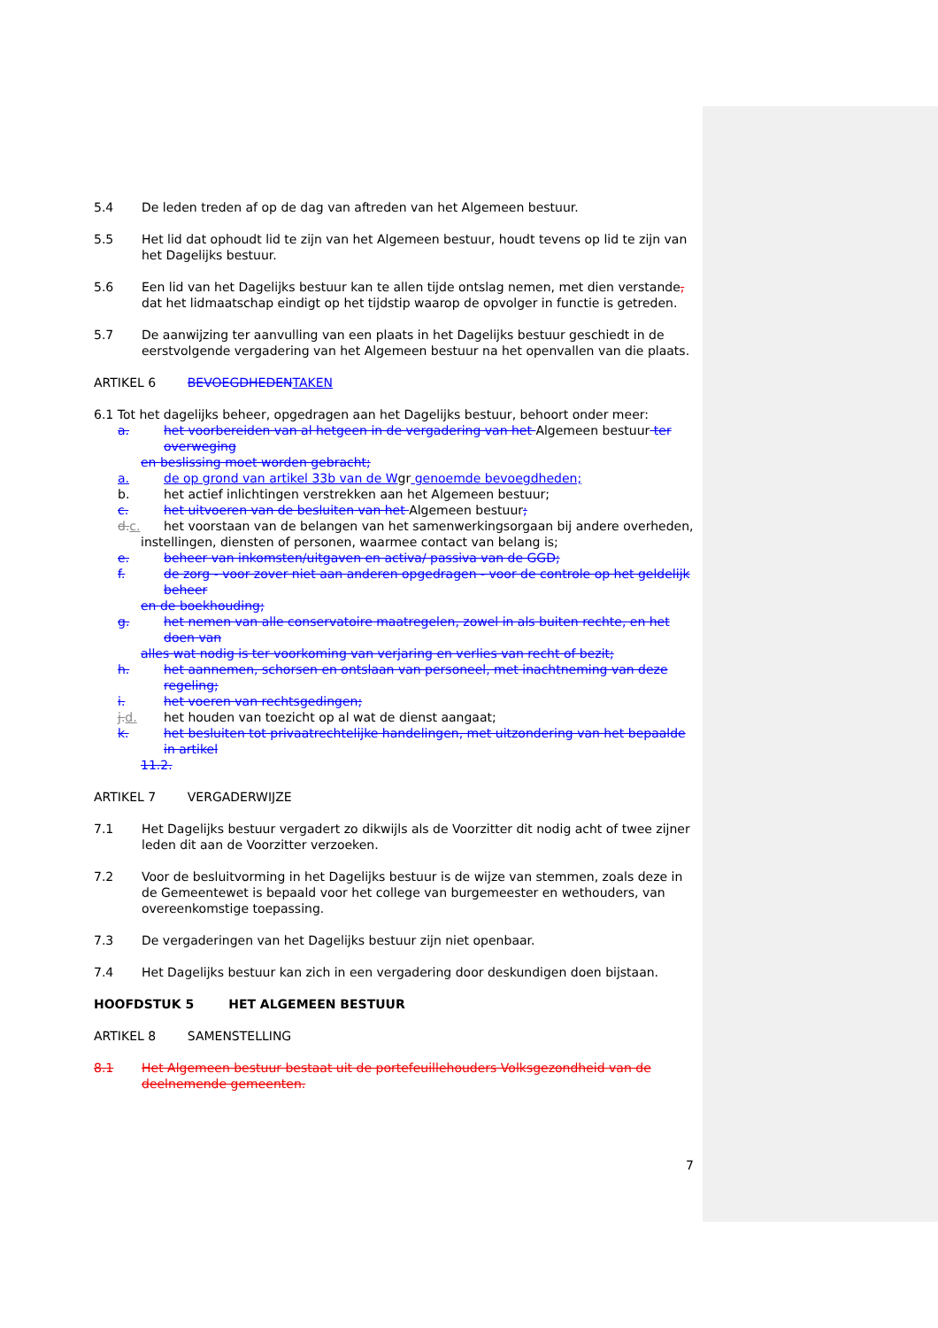5.4 De leden treden af op de dag van aftreden van het Algemeen bestuur.
5.5 Het lid dat ophoudt lid te zijn van het Algemeen bestuur, houdt tevens op lid te zijn van het Dagelijks bestuur.
5.6 Een lid van het Dagelijks bestuur kan te allen tijde ontslag nemen, met dien verstande, dat het lidmaatschap eindigt op het tijdstip waarop de opvolger in functie is getreden.
5.7 De aanwijzing ter aanvulling van een plaats in het Dagelijks bestuur geschiedt in de eerstvolgende vergadering van het Algemeen bestuur na het openvallen van die plaats.
ARTIKEL 6 BEVOEGDHEDENTAKEN
6.1 Tot het dagelijks beheer, opgedragen aan het Dagelijks bestuur, behoort onder meer:
a. het voorbereiden van al hetgeen in de vergadering van het Algemeen bestuur ter overweging
en beslissing moet worden gebracht;
a. de op grond van artikel 33b van de Wgr genoemde bevoegdheden;
b. het actief inlichtingen verstrekken aan het Algemeen bestuur;
c. het uitvoeren van de besluiten van het Algemeen bestuur;
d.c. het voorstaan van de belangen van het samenwerkingsorgaan bij andere overheden,
instellingen, diensten of personen, waarmee contact van belang is;
e. beheer van inkomsten/uitgaven en activa/ passiva van de GGD;
f. de zorg - voor zover niet aan anderen opgedragen - voor de controle op het geldelijk beheer
en de boekhouding;
g. het nemen van alle conservatoire maatregelen, zowel in als buiten rechte, en het doen van
alles wat nodig is ter voorkoming van verjaring en verlies van recht of bezit;
h. het aannemen, schorsen en ontslaan van personeel, met inachtneming van deze regeling;
i. het voeren van rechtsgedingen;
j.d. het houden van toezicht op al wat de dienst aangaat;
k. het besluiten tot privaatrechtelijke handelingen, met uitzondering van het bepaalde in artikel
11.2.
ARTIKEL 7 VERGADERWIJZE
7.1 Het Dagelijks bestuur vergadert zo dikwijls als de Voorzitter dit nodig acht of twee zijner leden dit aan de Voorzitter verzoeken.
7.2 Voor de besluitvorming in het Dagelijks bestuur is de wijze van stemmen, zoals deze in de Gemeentewet is bepaald voor het college van burgemeester en wethouders, van overeenkomstige toepassing.
7.3 De vergaderingen van het Dagelijks bestuur zijn niet openbaar.
7.4 Het Dagelijks bestuur kan zich in een vergadering door deskundigen doen bijstaan.
HOOFDSTUK 5 HET ALGEMEEN BESTUUR
ARTIKEL 8 SAMENSTELLING
8.1 Het Algemeen bestuur bestaat uit de portefeuillehouders Volksgezondheid van de deelnemende gemeenten.
7